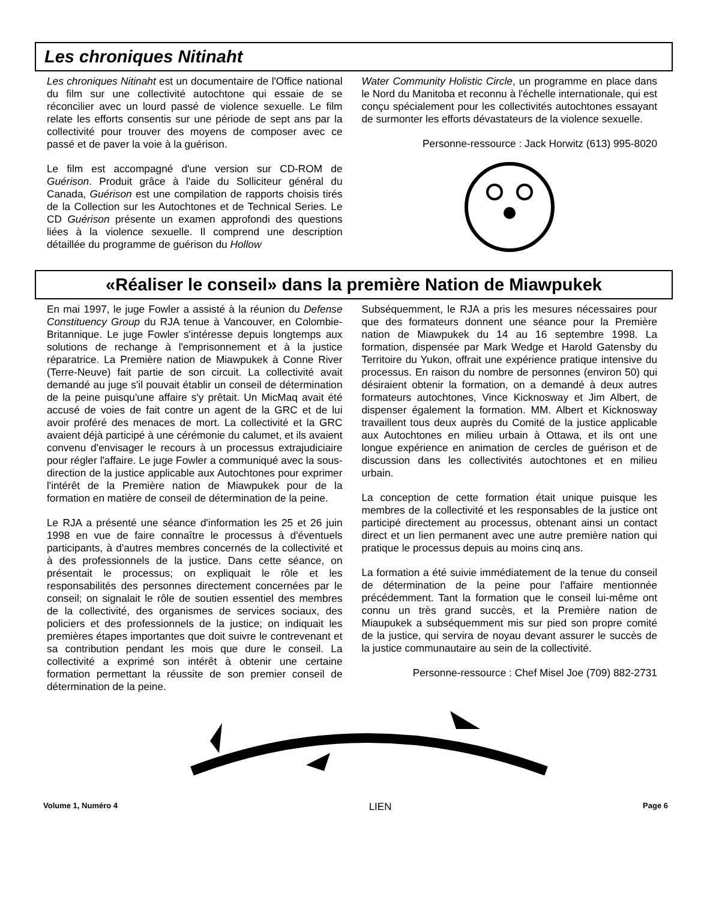Les chroniques Nitinaht
Les chroniques Nitinaht est un documentaire de l'Office national du film sur une collectivité autochtone qui essaie de se réconcilier avec un lourd passé de violence sexuelle. Le film relate les efforts consentis sur une période de sept ans par la collectivité pour trouver des moyens de composer avec ce passé et de paver la voie à la guérison.
Le film est accompagné d'une version sur CD-ROM de Guérison. Produit grâce à l'aide du Solliciteur général du Canada, Guérison est une compilation de rapports choisis tirés de la Collection sur les Autochtones et de Technical Series. Le CD Guérison présente un examen approfondi des questions liées à la violence sexuelle. Il comprend une description détaillée du programme de guérison du Hollow
Water Community Holistic Circle, un programme en place dans le Nord du Manitoba et reconnu à l'échelle internationale, qui est conçu spécialement pour les collectivités autochtones essayant de surmonter les efforts dévastateurs de la violence sexuelle.
Personne-ressource : Jack Horwitz (613) 995-8020
«Réaliser le conseil» dans la première Nation de Miawpukek
En mai 1997, le juge Fowler a assisté à la réunion du Defense Constituency Group du RJA tenue à Vancouver, en Colombie-Britannique. Le juge Fowler s'intéresse depuis longtemps aux solutions de rechange à l'emprisonnement et à la justice réparatrice. La Première nation de Miawpukek à Conne River (Terre-Neuve) fait partie de son circuit. La collectivité avait demandé au juge s'il pouvait établir un conseil de détermination de la peine puisqu'une affaire s'y prêtait. Un MicMaq avait été accusé de voies de fait contre un agent de la GRC et de lui avoir proféré des menaces de mort. La collectivité et la GRC avaient déjà participé à une cérémonie du calumet, et ils avaient convenu d'envisager le recours à un processus extrajudiciaire pour régler l'affaire. Le juge Fowler a communiqué avec la sous-direction de la justice applicable aux Autochtones pour exprimer l'intérêt de la Première nation de Miawpukek pour de la formation en matière de conseil de détermination de la peine.
Le RJA a présenté une séance d'information les 25 et 26 juin 1998 en vue de faire connaître le processus à d'éventuels participants, à d'autres membres concernés de la collectivité et à des professionnels de la justice. Dans cette séance, on présentait le processus; on expliquait le rôle et les responsabilités des personnes directement concernées par le conseil; on signalait le rôle de soutien essentiel des membres de la collectivité, des organismes de services sociaux, des policiers et des professionnels de la justice; on indiquait les premières étapes importantes que doit suivre le contrevenant et sa contribution pendant les mois que dure le conseil. La collectivité a exprimé son intérêt à obtenir une certaine formation permettant la réussite de son premier conseil de détermination de la peine.
Subséquemment, le RJA a pris les mesures nécessaires pour que des formateurs donnent une séance pour la Première nation de Miawpukek du 14 au 16 septembre 1998. La formation, dispensée par Mark Wedge et Harold Gatensby du Territoire du Yukon, offrait une expérience pratique intensive du processus. En raison du nombre de personnes (environ 50) qui désiraient obtenir la formation, on a demandé à deux autres formateurs autochtones, Vince Kicknosway et Jim Albert, de dispenser également la formation. MM. Albert et Kicknosway travaillent tous deux auprès du Comité de la justice applicable aux Autochtones en milieu urbain à Ottawa, et ils ont une longue expérience en animation de cercles de guérison et de discussion dans les collectivités autochtones et en milieu urbain.
La conception de cette formation était unique puisque les membres de la collectivité et les responsables de la justice ont participé directement au processus, obtenant ainsi un contact direct et un lien permanent avec une autre première nation qui pratique le processus depuis au moins cinq ans.
La formation a été suivie immédiatement de la tenue du conseil de détermination de la peine pour l'affaire mentionnée précédemment. Tant la formation que le conseil lui-même ont connu un très grand succès, et la Première nation de Miaupukek a subséquemment mis sur pied son propre comité de la justice, qui servira de noyau devant assurer le succès de la justice communautaire au sein de la collectivité.
Personne-ressource : Chef Misel Joe (709) 882-2731
Volume 1, Numéro 4 LIEN Page 6